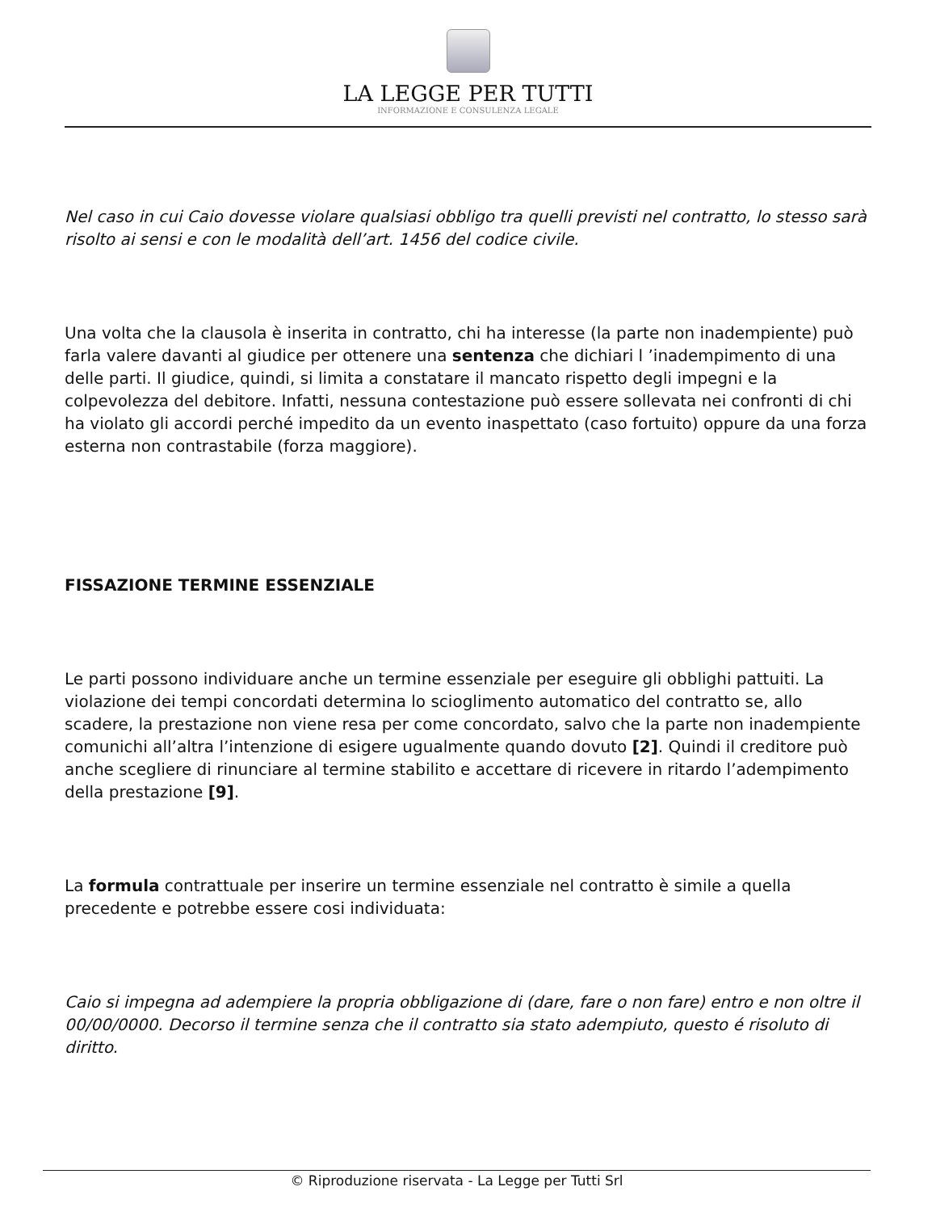LA LEGGE PER TUTTI
INFORMAZIONE E CONSULENZA LEGALE
Nel caso in cui Caio dovesse violare qualsiasi obbligo tra quelli previsti nel contratto, lo stesso sarà risolto ai sensi e con le modalità dell’art. 1456 del codice civile.
Una volta che la clausola è inserita in contratto, chi ha interesse (la parte non inadempiente) può farla valere davanti al giudice per ottenere una sentenza che dichiari l ’inadempimento di una delle parti. Il giudice, quindi, si limita a constatare il mancato rispetto degli impegni e la colpevolezza del debitore. Infatti, nessuna contestazione può essere sollevata nei confronti di chi ha violato gli accordi perché impedito da un evento inaspettato (caso fortuito) oppure da una forza esterna non contrastabile (forza maggiore).
FISSAZIONE TERMINE ESSENZIALE
Le parti possono individuare anche un termine essenziale per eseguire gli obblighi pattuiti. La violazione dei tempi concordati determina lo scioglimento automatico del contratto se, allo scadere, la prestazione non viene resa per come concordato, salvo che la parte non inadempiente comunichi all’altra l’intenzione di esigere ugualmente quando dovuto [2]. Quindi il creditore può anche scegliere di rinunciare al termine stabilito e accettare di ricevere in ritardo l’adempimento della prestazione [9].
La formula contrattuale per inserire un termine essenziale nel contratto è simile a quella precedente e potrebbe essere cosi individuata:
Caio si impegna ad adempiere la propria obbligazione di (dare, fare o non fare) entro e non oltre il 00/00/0000. Decorso il termine senza che il contratto sia stato adempiuto, questo é risoluto di diritto.
© Riproduzione riservata - La Legge per Tutti Srl